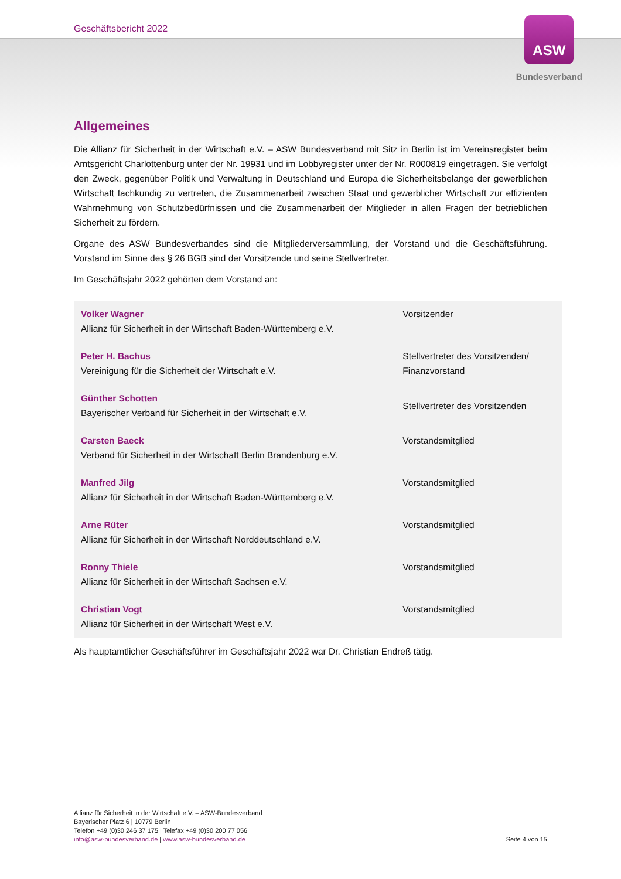Geschäftsbericht 2022
ASW
Bundesverband
Allgemeines
Die Allianz für Sicherheit in der Wirtschaft e.V. – ASW Bundesverband mit Sitz in Berlin ist im Vereinsregister beim Amtsgericht Charlottenburg unter der Nr. 19931 und im Lobbyregister unter der Nr. R000819 eingetragen. Sie verfolgt den Zweck, gegenüber Politik und Verwaltung in Deutschland und Europa die Sicherheitsbelange der gewerblichen Wirtschaft fachkundig zu vertreten, die Zusammenarbeit zwischen Staat und gewerblicher Wirtschaft zur effizienten Wahrnehmung von Schutzbedürfnissen und die Zusammenarbeit der Mitglieder in allen Fragen der betrieblichen Sicherheit zu fördern.
Organe des ASW Bundesverbandes sind die Mitgliederversammlung, der Vorstand und die Geschäftsführung. Vorstand im Sinne des § 26 BGB sind der Vorsitzende und seine Stellvertreter.
Im Geschäftsjahr 2022 gehörten dem Vorstand an:
| Volker Wagner Allianz für Sicherheit in der Wirtschaft Baden-Württemberg e.V. | Vorsitzender |
| Peter H. Bachus Vereinigung für die Sicherheit der Wirtschaft e.V. | Stellvertreter des Vorsitzenden/ Finanzvorstand |
| Günther Schotten Bayerischer Verband für Sicherheit in der Wirtschaft e.V. | Stellvertreter des Vorsitzenden |
| Carsten Baeck Verband für Sicherheit in der Wirtschaft Berlin Brandenburg e.V. | Vorstandsmitglied |
| Manfred Jilg Allianz für Sicherheit in der Wirtschaft Baden-Württemberg e.V. | Vorstandsmitglied |
| Arne Rüter Allianz für Sicherheit in der Wirtschaft Norddeutschland e.V. | Vorstandsmitglied |
| Ronny Thiele Allianz für Sicherheit in der Wirtschaft Sachsen e.V. | Vorstandsmitglied |
| Christian Vogt Allianz für Sicherheit in der Wirtschaft West e.V. | Vorstandsmitglied |
Als hauptamtlicher Geschäftsführer im Geschäftsjahr 2022 war Dr. Christian Endreß tätig.
Allianz für Sicherheit in der Wirtschaft e.V. – ASW-Bundesverband
Bayerischer Platz 6 | 10779 Berlin
Telefon +49 (0)30 246 37 175 | Telefax +49 (0)30 200 77 056
info@asw-bundesverband.de | www.asw-bundesverband.de
Seite 4 von 15